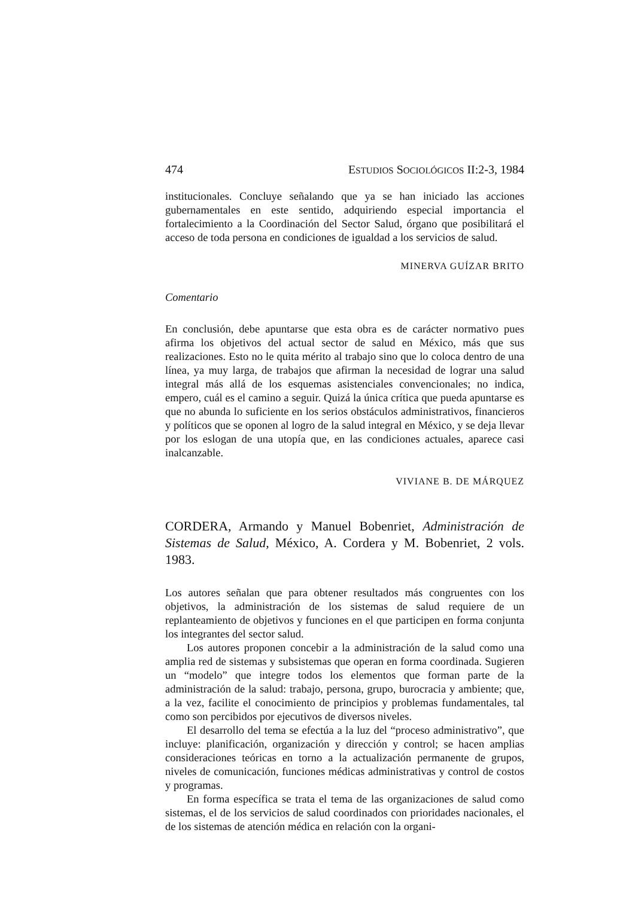474 ESTUDIOS SOCIOLÓGICOS II:2-3, 1984
institucionales. Concluye señalando que ya se han iniciado las acciones gubernamentales en este sentido, adquiriendo especial importancia el fortalecimiento a la Coordinación del Sector Salud, órgano que posibilitará el acceso de toda persona en condiciones de igualdad a los servicios de salud.
MINERVA GUÍZAR BRITO
Comentario
En conclusión, debe apuntarse que esta obra es de carácter normativo pues afirma los objetivos del actual sector de salud en México, más que sus realizaciones. Esto no le quita mérito al trabajo sino que lo coloca dentro de una línea, ya muy larga, de trabajos que afirman la necesidad de lograr una salud integral más allá de los esquemas asistenciales convencionales; no indica, empero, cuál es el camino a seguir. Quizá la única crítica que pueda apuntarse es que no abunda lo suficiente en los serios obstáculos administrativos, financieros y políticos que se oponen al logro de la salud integral en México, y se deja llevar por los eslogan de una utopía que, en las condiciones actuales, aparece casi inalcanzable.
VIVIANE B. DE MÁRQUEZ
CORDERA, Armando y Manuel Bobenriet, Administración de Sistemas de Salud, México, A. Cordera y M. Bobenriet, 2 vols. 1983.
Los autores señalan que para obtener resultados más congruentes con los objetivos, la administración de los sistemas de salud requiere de un replanteamiento de objetivos y funciones en el que participen en forma conjunta los integrantes del sector salud.
Los autores proponen concebir a la administración de la salud como una amplia red de sistemas y subsistemas que operan en forma coordinada. Sugieren un “modelo” que integre todos los elementos que forman parte de la administración de la salud: trabajo, persona, grupo, burocracia y ambiente; que, a la vez, facilite el conocimiento de principios y problemas fundamentales, tal como son percibidos por ejecutivos de diversos niveles.
El desarrollo del tema se efectúa a la luz del “proceso administrativo”, que incluye: planificación, organización y dirección y control; se hacen amplias consideraciones teóricas en torno a la actualización permanente de grupos, niveles de comunicación, funciones médicas administrativas y control de costos y programas.
En forma específica se trata el tema de las organizaciones de salud como sistemas, el de los servicios de salud coordinados con prioridades nacionales, el de los sistemas de atención médica en relación con la organi-